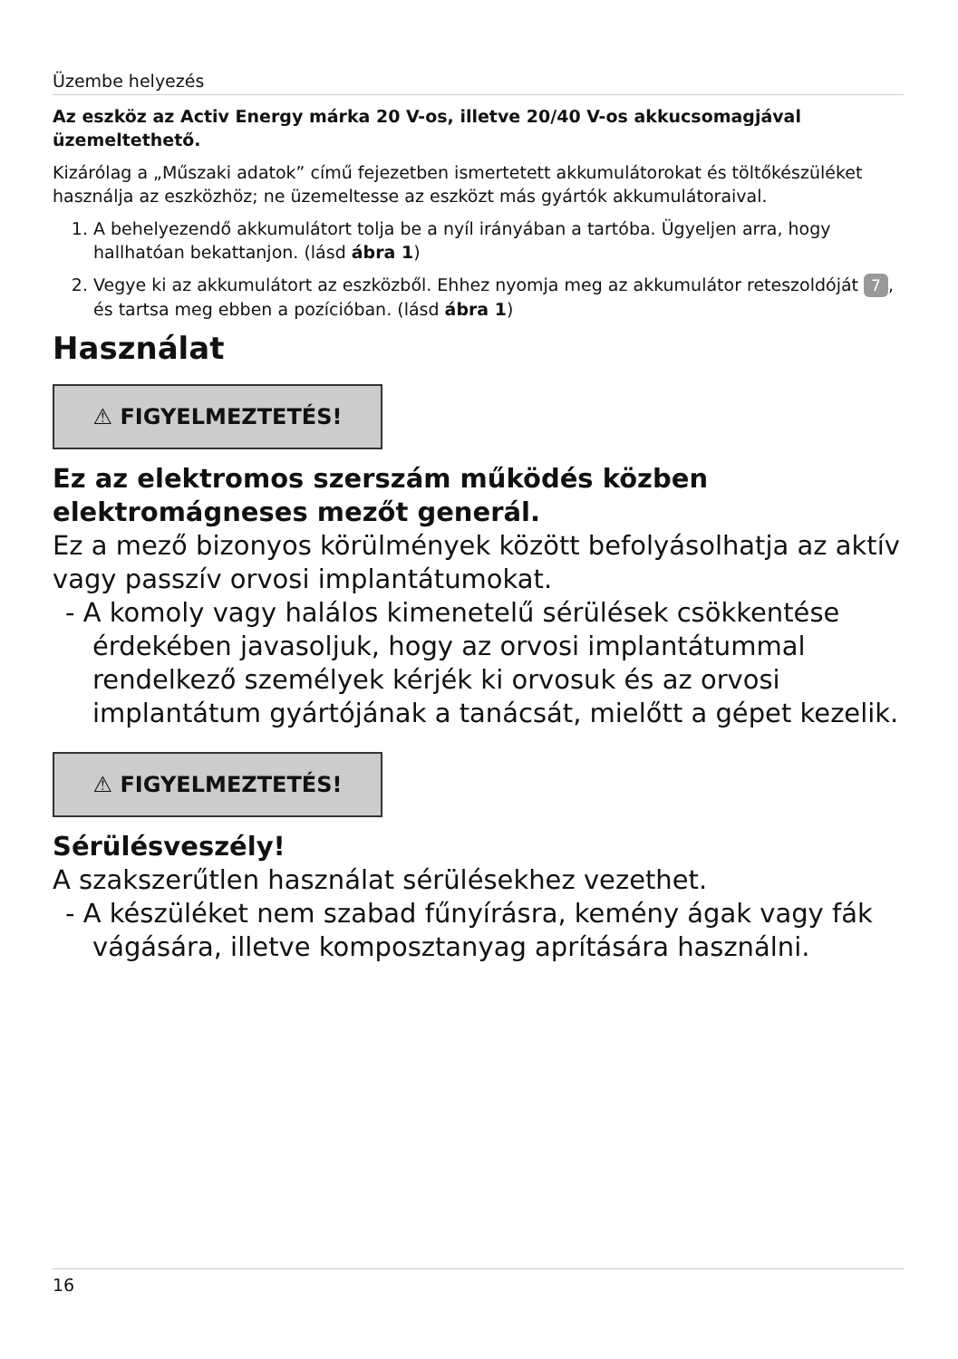Üzembe helyezés
Az eszköz az Activ Energy márka 20 V-os, illetve 20/40 V-os akkucsomagjával üzemeltethető.
Kizárólag a „Műszaki adatok” című fejezetben ismertetett akkumulátorokat és töltőkészüléket használja az eszközhöz; ne üzemeltesse az eszközt más gyártók akkumulátoraival.
1. A behelyezendő akkumulátort tolja be a nyíl irányában a tartóba. Ügyeljen arra, hogy hallhatóan bekattanjon. (lásd ábra 1)
2. Vegye ki az akkumulátort az eszközből. Ehhez nyomja meg az akkumulátor reteszoldóját 7, és tartsa meg ebben a pozícióban. (lásd ábra 1)
Használat
⚠ FIGYELMEZTETÉS!
Ez az elektromos szerszám működés közben elektromágneses mezőt generál.
Ez a mező bizonyos körülmények között befolyásolhatja az aktív vagy passzív orvosi implantátumokat.
- A komoly vagy halálos kimenetelű sérülések csökkentése érdekében javasoljuk, hogy az orvosi implantátummal rendelkező személyek kérjék ki orvosuk és az orvosi implantátum gyártójának a tanácsát, mielőtt a gépet kezelik.
⚠ FIGYELMEZTETÉS!
Sérülésveszély!
A szakszerűtlen használat sérülésekhez vezethet.
- A készüléket nem szabad fűnyírásra, kemény ágak vagy fák vágására, illetve komposztanyag aprítására használni.
16